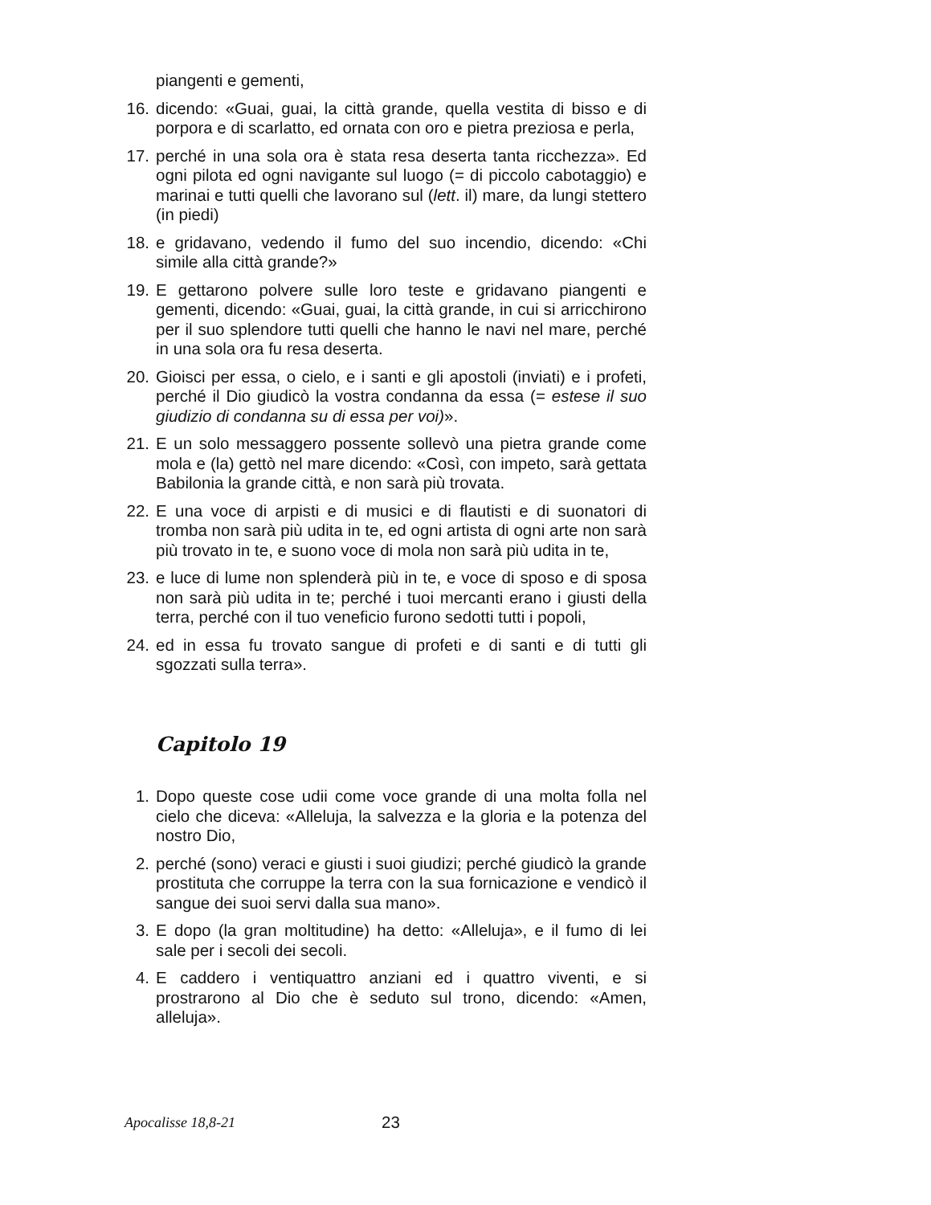piangenti e gementi,
16. dicendo: «Guai, guai, la città grande, quella vestita di bisso e di porpora e di scarlatto, ed ornata con oro e pietra preziosa e perla,
17. perché in una sola ora è stata resa deserta tanta ricchezza». Ed ogni pilota ed ogni navigante sul luogo (= di piccolo cabotaggio) e marinai e tutti quelli che lavorano sul (lett. il) mare, da lungi stettero (in piedi)
18. e gridavano, vedendo il fumo del suo incendio, dicendo: «Chi simile alla città grande?»
19. E gettarono polvere sulle loro teste e gridavano piangenti e gementi, dicendo: «Guai, guai, la città grande, in cui si arricchirono per il suo splendore tutti quelli che hanno le navi nel mare, perché in una sola ora fu resa deserta.
20. Gioisci per essa, o cielo, e i santi e gli apostoli (inviati) e i profeti, perché il Dio giudicò la vostra condanna da essa (= estese il suo giudizio di condanna su di essa per voi)».
21. E un solo messaggero possente sollevò una pietra grande come mola e (la) gettò nel mare dicendo: «Così, con impeto, sarà gettata Babilonia la grande città, e non sarà più trovata.
22. E una voce di arpisti e di musici e di flautisti e di suonatori di tromba non sarà più udita in te, ed ogni artista di ogni arte non sarà più trovato in te, e suono voce di mola non sarà più udita in te,
23. e luce di lume non splenderà più in te, e voce di sposo e di sposa non sarà più udita in te; perché i tuoi mercanti erano i giusti della terra, perché con il tuo veneficio furono sedotti tutti i popoli,
24. ed in essa fu trovato sangue di profeti e di santi e di tutti gli sgozzati sulla terra».
Capitolo 19
1. Dopo queste cose udii come voce grande di una molta folla nel cielo che diceva: «Alleluja, la salvezza e la gloria e la potenza del nostro Dio,
2. perché (sono) veraci e giusti i suoi giudizi; perché giudicò la grande prostituta che corruppe la terra con la sua fornicazione e vendicò il sangue dei suoi servi dalla sua mano».
3. E dopo (la gran moltitudine) ha detto: «Alleluja», e il fumo di lei sale per i secoli dei secoli.
4. E caddero i ventiquattro anziani ed i quattro viventi, e si prostrarono al Dio che è seduto sul trono, dicendo: «Amen, alleluja».
Apocalisse 18,8-21 23